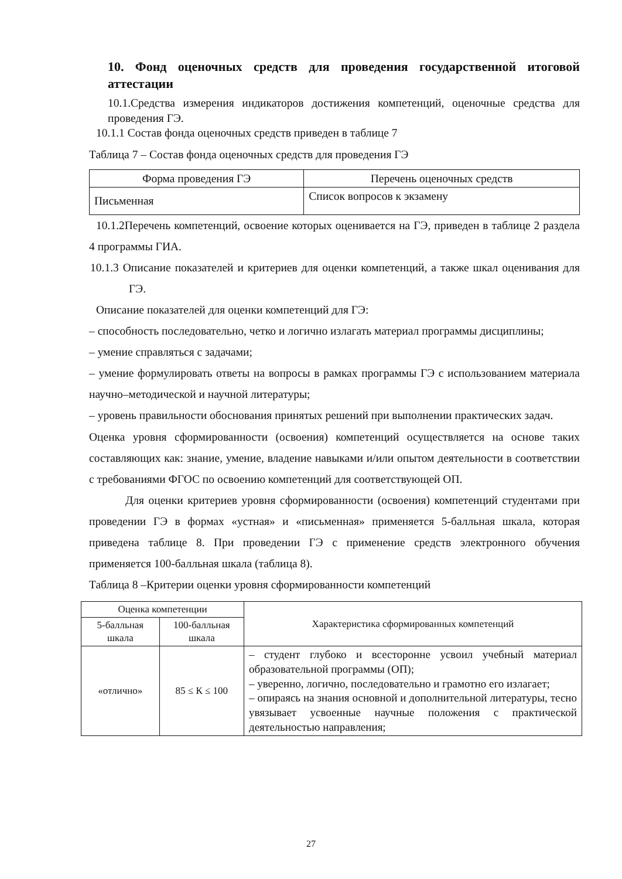10. Фонд оценочных средств для проведения государственной итоговой аттестации
10.1.Средства измерения индикаторов достижения компетенций, оценочные средства для проведения ГЭ.
10.1.1 Состав фонда оценочных средств приведен в таблице 7
Таблица 7 – Состав фонда оценочных средств для проведения ГЭ
| Форма проведения ГЭ | Перечень оценочных средств |
| --- | --- |
| Письменная | Список вопросов к экзамену |
10.1.2Перечень компетенций, освоение которых оценивается на ГЭ, приведен в таблице 2 раздела 4 программы ГИА.
10.1.3 Описание показателей и критериев для оценки компетенций, а также шкал оценивания для ГЭ.
Описание показателей для оценки компетенций для ГЭ:
– способность последовательно, четко и логично излагать материал программы дисциплины;
– умение справляться с задачами;
– умение формулировать ответы на вопросы в рамках программы ГЭ с использованием материала научно–методической и научной литературы;
– уровень правильности обоснования принятых решений при выполнении практических задач.
Оценка уровня сформированности (освоения) компетенций осуществляется на основе таких составляющих как: знание, умение, владение навыками и/или опытом деятельности в соответствии с требованиями ФГОС по освоению компетенций для соответствующей ОП.
Для оценки критериев уровня сформированности (освоения) компетенций студентами при проведении ГЭ в формах «устная» и «письменная» применяется 5-балльная шкала, которая приведена таблице 8. При проведении ГЭ с применение средств электронного обучения применяется 100-балльная шкала (таблица 8).
Таблица 8 –Критерии оценки уровня сформированности компетенций
| Оценка компетенции | | Характеристика сформированных компетенций |
| --- | --- | --- |
| 5-балльная шкала | 100-балльная шкала | |
| «отлично» | 85 ≤ К ≤ 100 | – студент глубоко и всесторонне усвоил учебный материал образовательной программы (ОП); – уверенно, логично, последовательно и грамотно его излагает; – опираясь на знания основной и дополнительной литературы, тесно увязывает усвоенные научные положения с практической деятельностью направления; |
27